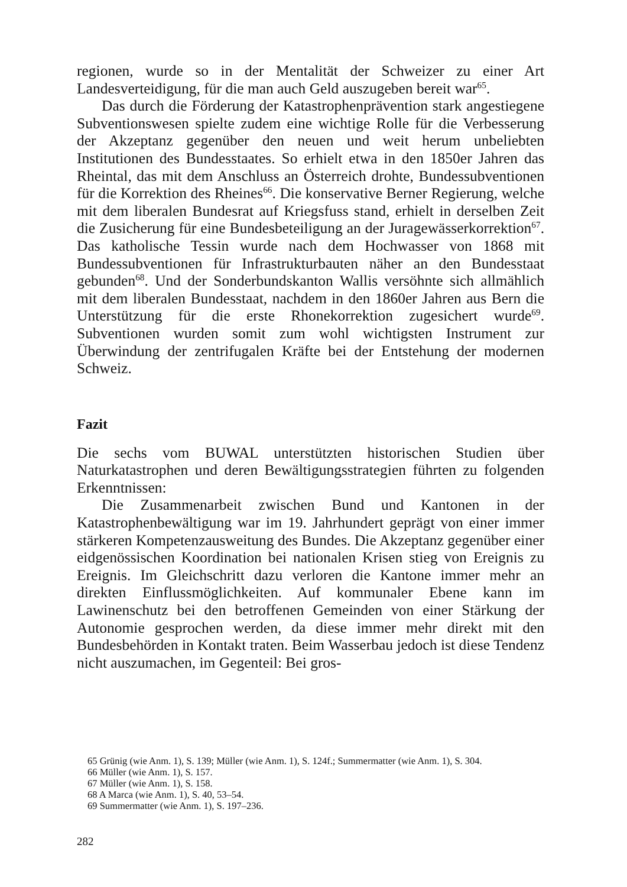regionen, wurde so in der Mentalität der Schweizer zu einer Art Landesverteidigung, für die man auch Geld auszugeben bereit war<sup>65</sup>.
Das durch die Förderung der Katastrophenprävention stark angestiegene Subventionswesen spielte zudem eine wichtige Rolle für die Verbesserung der Akzeptanz gegenüber den neuen und weit herum unbeliebten Institutionen des Bundesstaates. So erhielt etwa in den 1850er Jahren das Rheintal, das mit dem Anschluss an Österreich drohte, Bundessubventionen für die Korrektion des Rheines<sup>66</sup>. Die konservative Berner Regierung, welche mit dem liberalen Bundesrat auf Kriegsfuss stand, erhielt in derselben Zeit die Zusicherung für eine Bundesbeteiligung an der Juragewässerkorrektion<sup>67</sup>. Das katholische Tessin wurde nach dem Hochwasser von 1868 mit Bundessubventionen für Infrastrukturbauten näher an den Bundesstaat gebunden<sup>68</sup>. Und der Sonderbundskanton Wallis versöhnte sich allmählich mit dem liberalen Bundesstaat, nachdem in den 1860er Jahren aus Bern die Unterstützung für die erste Rhonekorrektion zugesichert wurde<sup>69</sup>. Subventionen wurden somit zum wohl wichtigsten Instrument zur Überwindung der zentrifugalen Kräfte bei der Entstehung der modernen Schweiz.
Fazit
Die sechs vom BUWAL unterstützten historischen Studien über Naturkatastrophen und deren Bewältigungsstrategien führten zu folgenden Erkenntnissen:
Die Zusammenarbeit zwischen Bund und Kantonen in der Katastrophenbewältigung war im 19. Jahrhundert geprägt von einer immer stärkeren Kompetenzausweitung des Bundes. Die Akzeptanz gegenüber einer eidgenössischen Koordination bei nationalen Krisen stieg von Ereignis zu Ereignis. Im Gleichschritt dazu verloren die Kantone immer mehr an direkten Einflussmöglichkeiten. Auf kommunaler Ebene kann im Lawinenschutz bei den betroffenen Gemeinden von einer Stärkung der Autonomie gesprochen werden, da diese immer mehr direkt mit den Bundesbehörden in Kontakt traten. Beim Wasserbau jedoch ist diese Tendenz nicht auszumachen, im Gegenteil: Bei gros-
65 Grünig (wie Anm. 1), S. 139; Müller (wie Anm. 1), S. 124f.; Summermatter (wie Anm. 1), S. 304.
66 Müller (wie Anm. 1), S. 157.
67 Müller (wie Anm. 1), S. 158.
68 A Marca (wie Anm. 1), S. 40, 53–54.
69 Summermatter (wie Anm. 1), S. 197–236.
282